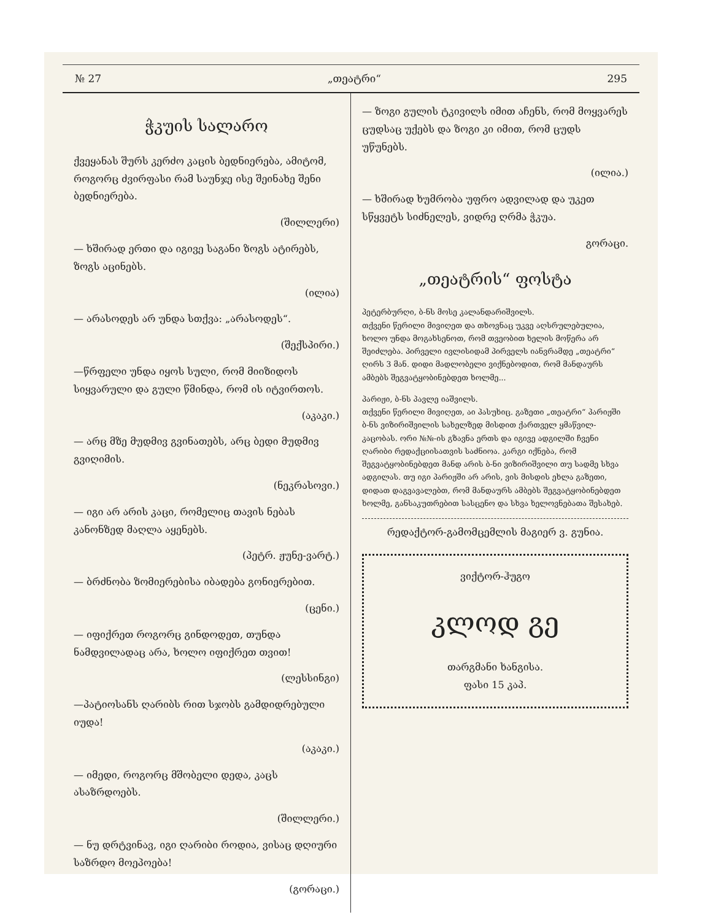№ 27 „თეატრი“295
ჭკუის სალარო
ქვეყანას შურს კერძო კაცის ბედნიერება, ამიტომ, როგორც ძვირფასი რამ საუნჯე ისე შეინახე შენი ბედნიერება.
(შილლერი)
— ხშირად ერთი და იგივე საგანი ზოგს ატირებს, ზოგს აცინებს.
(ილია)
— არასოდეს არ უნდა სთქვა: „არასოდეს“.
(შექსპირი.)
—წრფელი უნდა იყოს სული, რომ მიიზიდოს სიყვარული და გული წმინდა, რომ ის იტვირთოს.
(აკაკი.)
— არც მზე მუდმივ გვინათებს, არც ბედი მუდმივ გვიღიმის.
(ნეკრასოვი.)
— იგი არ არის კაცი, რომელიც თავის ნებას კანონზედ მაღლა აყენებს.
(პეტრ. ჟუნე-ვარტ.)
— ბრძნობა ზომიერებისა იბადება გონიერებით.
(ცენი.)
— იფიქრეთ როგორც გინდოდეთ, თუნდა ნამდვილადაც არა, ხოლო იფიქრეთ თვით!
(ლესსინგი)
—პატიოსანს ღარიბს რით სჯობს გამდიდრებული იუდა!
(აკაკი.)
— იმედი, როგორც მშობელი დედა, კაცს ასაზრდოებს.
(შილლერი.)
— ნუ დრტვინავ, იგი ღარიბი როდია, ვისაც დღიური საზრდო მოეპოება!
(გორაცი.)
— ზოგი გულის ტკივილს იმით აჩენს, რომ მოყვარეს ცუდსაც უქებს და ზოგი კი იმით, რომ ცუდს უწუნებს.
(ილია.)
— ხშირად ხუმრობა უფრო ადვილად და უკეთ სწყვეტს სიძნელეს, ვიდრე ღრმა ჭკუა.
გორაცი.
„თეატრის“ ფოსტა
პეტერბურღი, ბ-ნს მოსე კალანდარიშვილს.
თქვენი წერილი მივიღეთ და თხოვნაც უკვე აღსრულებულია, ხოლო უნდა მოგახსენოთ, რომ თვეობით ხელის მოწერა არ შეიძლება. პირველი ივლისიდამ პირველს იანვრამდე „თეატრი“ ღირს 3 მან. დიდი მადლობელი ვიქნებოდით, რომ მანდაურს ამბებს შეგვატყობინებდეთ ხოლმე...
პარიჟი, ბ-ნს პავლე იაშვილს.
თქვენი წერილი მივიღეთ, აი პასუხიც. გაზეთი „თეატრი“ პარიჟში ბ-ნს ვიზირიშვილის სახელზედ მისდით ქართველ ყმაწვილ-კაცობას. ორი №№-ის გზავნა ერთს და იგივე ადგილში ჩვენი ღარიბი რედაქციისათვის საძნიოა. კარგი იქნება, რომ შეგვატყობინებდეთ მანდ არის ბ-ნი ვიზირიშვილი თუ სადმე სხვა ადგილას. თუ იგი პარიჟში არ არის, ვის მისდის ეხლა გაზეთი, დიდათ დაგვავალებთ, რომ მანდაურს ამბებს შეგვატყობინებდეთ ხოლმე, განსაკუთრებით სასცენო და სხვა ხელოვნებათა შესახებ.
რედაქტორ-გამომცემლის მაგიერ ვ. გუნია.
ვიქტორ-ჰუგო
კლოდ გე
თარგმანი ხანგისა.
ფასი 15 კაპ.